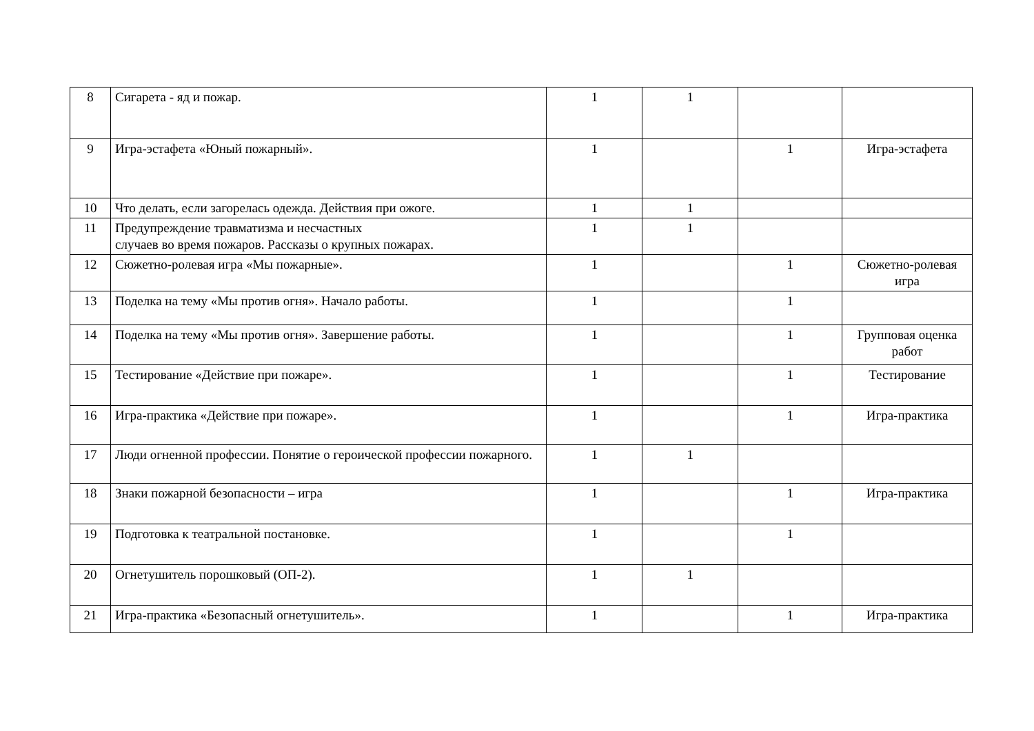| 8 | Сигарета - яд и пожар. | 1 | 1 | | |
| 9 | Игра-эстафета «Юный пожарный». | 1 | | 1 | Игра-эстафета |
| 10 | Что делать, если загорелась одежда. Действия при ожоге. | 1 | 1 | | |
| 11 | Предупреждение травматизма и несчастных случаев во время пожаров. Рассказы о крупных пожарах. | 1 | 1 | | |
| 12 | Сюжетно-ролевая игра «Мы пожарные». | 1 | | 1 | Сюжетно-ролевая игра |
| 13 | Поделка на тему «Мы против огня». Начало работы. | 1 | | 1 | |
| 14 | Поделка на тему «Мы против огня». Завершение работы. | 1 | | 1 | Групповая оценка работ |
| 15 | Тестирование «Действие при пожаре». | 1 | | 1 | Тестирование |
| 16 | Игра-практика «Действие при пожаре». | 1 | | 1 | Игра-практика |
| 17 | Люди огненной профессии. Понятие о героической профессии пожарного. | 1 | 1 | | |
| 18 | Знаки пожарной безопасности – игра | 1 | | 1 | Игра-практика |
| 19 | Подготовка к театральной постановке. | 1 | | 1 | |
| 20 | Огнетушитель порошковый (ОП-2). | 1 | 1 | | |
| 21 | Игра-практика «Безопасный огнетушитель». | 1 | | 1 | Игра-практика |